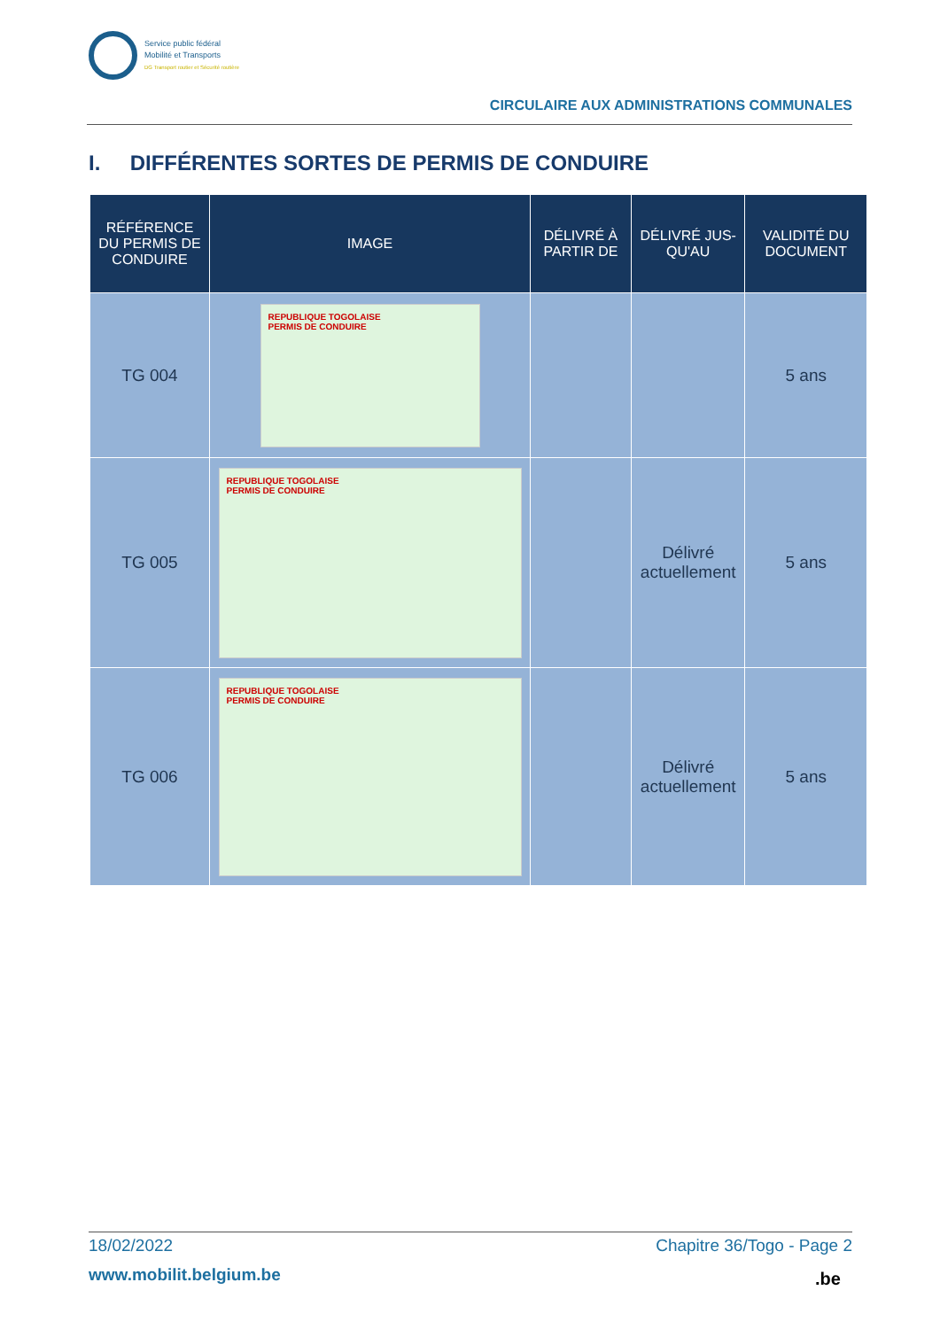Service public fédéral
Mobilité et Transports
DG Transport routier et Sécurité routière
CIRCULAIRE AUX ADMINISTRATIONS COMMUNALES
I. DIFFÉRENTES SORTES DE PERMIS DE CONDUIRE
| RÉFÉRENCE DU PERMIS DE CONDUIRE | IMAGE | DÉLIVRÉ À PARTIR DE | DÉLIVRÉ JUS-QU'AU | VALIDITÉ DU DOCUMENT |
| --- | --- | --- | --- | --- |
| TG 004 | REPUBLIQUE TOGOLAISE PERMIS DE CONDUIRE | | | 5 ans |
| TG 005 | REPUBLIQUE TOGOLAISE PERMIS DE CONDUIRE | | Délivré actuellement | 5 ans |
| TG 006 | REPUBLIQUE TOGOLAISE PERMIS DE CONDUIRE | | Délivré actuellement | 5 ans |
18/02/2022 Chapitre 36/Togo - Page 2
www.mobilit.belgium.be .be